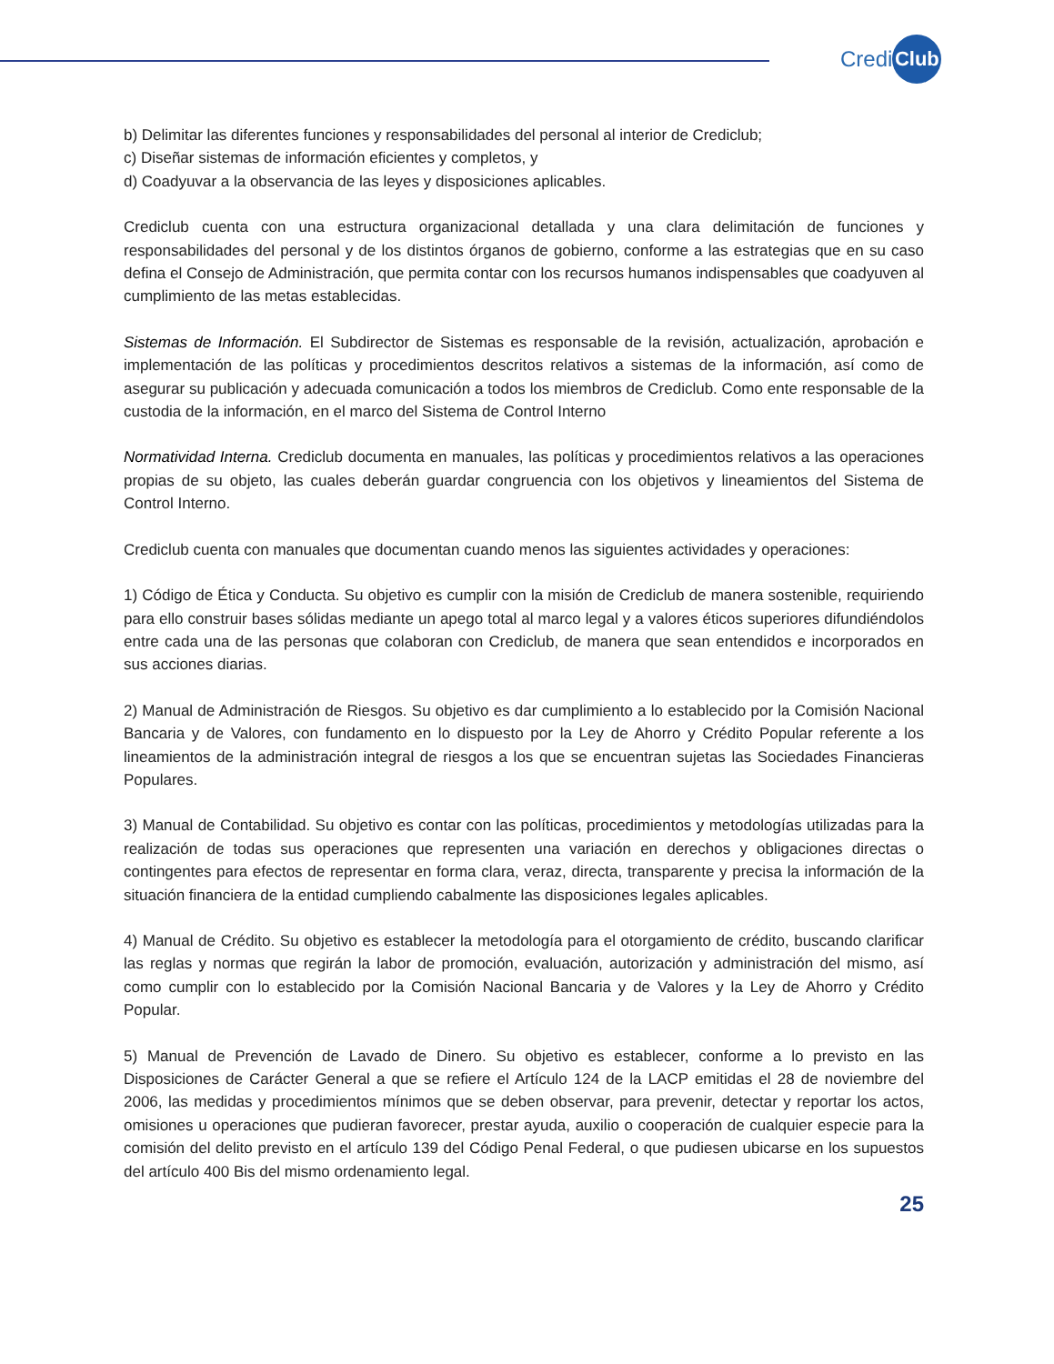Credi Club
b) Delimitar las diferentes funciones y responsabilidades del personal al interior de Crediclub;
c) Diseñar sistemas de información eficientes y completos, y
d) Coadyuvar a la observancia de las leyes y disposiciones aplicables.
Crediclub cuenta con una estructura organizacional detallada y una clara delimitación de funciones y responsabilidades del personal y de los distintos órganos de gobierno, conforme a las estrategias que en su caso defina el Consejo de Administración, que permita contar con los recursos humanos indispensables que coadyuven al cumplimiento de las metas establecidas.
Sistemas de Información. El Subdirector de Sistemas es responsable de la revisión, actualización, aprobación e implementación de las políticas y procedimientos descritos relativos a sistemas de la información, así como de asegurar su publicación y adecuada comunicación a todos los miembros de Crediclub. Como ente responsable de la custodia de la información, en el marco del Sistema de Control Interno
Normatividad Interna. Crediclub documenta en manuales, las políticas y procedimientos relativos a las operaciones propias de su objeto, las cuales deberán guardar congruencia con los objetivos y lineamientos del Sistema de Control Interno.
Crediclub cuenta con manuales que documentan cuando menos las siguientes actividades y operaciones:
1) Código de Ética y Conducta. Su objetivo es cumplir con la misión de Crediclub de manera sostenible, requiriendo para ello construir bases sólidas mediante un apego total al marco legal y a valores éticos superiores difundiéndolos entre cada una de las personas que colaboran con Crediclub, de manera que sean entendidos e incorporados en sus acciones diarias.
2) Manual de Administración de Riesgos. Su objetivo es dar cumplimiento a lo establecido por la Comisión Nacional Bancaria y de Valores, con fundamento en lo dispuesto por la Ley de Ahorro y Crédito Popular referente a los lineamientos de la administración integral de riesgos a los que se encuentran sujetas las Sociedades Financieras Populares.
3) Manual de Contabilidad. Su objetivo es contar con las políticas, procedimientos y metodologías utilizadas para la realización de todas sus operaciones que representen una variación en derechos y obligaciones directas o contingentes para efectos de representar en forma clara, veraz, directa, transparente y precisa la información de la situación financiera de la entidad cumpliendo cabalmente las disposiciones legales aplicables.
4) Manual de Crédito. Su objetivo es establecer la metodología para el otorgamiento de crédito, buscando clarificar las reglas y normas que regirán la labor de promoción, evaluación, autorización y administración del mismo, así como cumplir con lo establecido por la Comisión Nacional Bancaria y de Valores y la Ley de Ahorro y Crédito Popular.
5) Manual de Prevención de Lavado de Dinero. Su objetivo es establecer, conforme a lo previsto en las Disposiciones de Carácter General a que se refiere el Artículo 124 de la LACP emitidas el 28 de noviembre del 2006, las medidas y procedimientos mínimos que se deben observar, para prevenir, detectar y reportar los actos, omisiones u operaciones que pudieran favorecer, prestar ayuda, auxilio o cooperación de cualquier especie para la comisión del delito previsto en el artículo 139 del Código Penal Federal, o que pudiesen ubicarse en los supuestos del artículo 400 Bis del mismo ordenamiento legal.
25